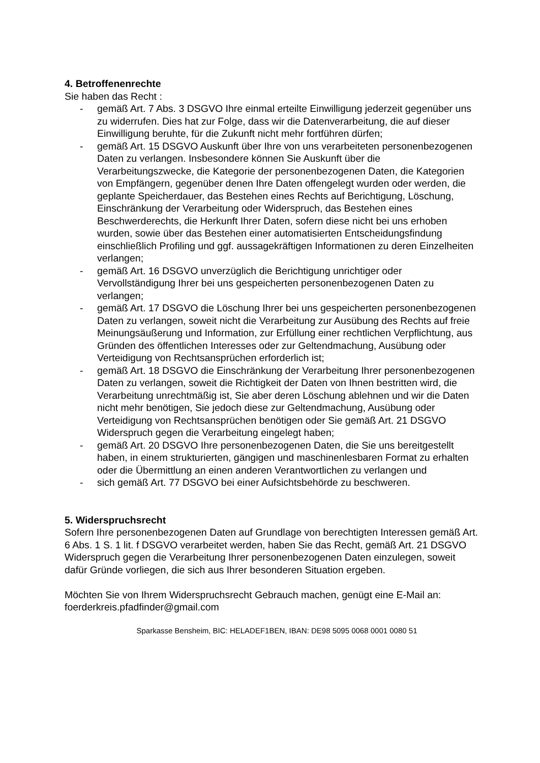4. Betroffenenrechte
Sie haben das Recht :
- gemäß Art. 7 Abs. 3 DSGVO Ihre einmal erteilte Einwilligung jederzeit gegenüber uns zu widerrufen. Dies hat zur Folge, dass wir die Datenverarbeitung, die auf dieser Einwilligung beruhte, für die Zukunft nicht mehr fortführen dürfen;
- gemäß Art. 15 DSGVO Auskunft über Ihre von uns verarbeiteten personenbezogenen Daten zu verlangen. Insbesondere können Sie Auskunft über die Verarbeitungszwecke, die Kategorie der personenbezogenen Daten, die Kategorien von Empfängern, gegenüber denen Ihre Daten offengelegt wurden oder werden, die geplante Speicherdauer, das Bestehen eines Rechts auf Berichtigung, Löschung, Einschränkung der Verarbeitung oder Widerspruch, das Bestehen eines Beschwerderechts, die Herkunft Ihrer Daten, sofern diese nicht bei uns erhoben wurden, sowie über das Bestehen einer automatisierten Entscheidungsfindung einschließlich Profiling und ggf. aussagekräftigen Informationen zu deren Einzelheiten verlangen;
- gemäß Art. 16 DSGVO unverzüglich die Berichtigung unrichtiger oder Vervollständigung Ihrer bei uns gespeicherten personenbezogenen Daten zu verlangen;
- gemäß Art. 17 DSGVO die Löschung Ihrer bei uns gespeicherten personenbezogenen Daten zu verlangen, soweit nicht die Verarbeitung zur Ausübung des Rechts auf freie Meinungsäußerung und Information, zur Erfüllung einer rechtlichen Verpflichtung, aus Gründen des öffentlichen Interesses oder zur Geltendmachung, Ausübung oder Verteidigung von Rechtsansprüchen erforderlich ist;
- gemäß Art. 18 DSGVO die Einschränkung der Verarbeitung Ihrer personenbezogenen Daten zu verlangen, soweit die Richtigkeit der Daten von Ihnen bestritten wird, die Verarbeitung unrechtmäßig ist, Sie aber deren Löschung ablehnen und wir die Daten nicht mehr benötigen, Sie jedoch diese zur Geltendmachung, Ausübung oder Verteidigung von Rechtsansprüchen benötigen oder Sie gemäß Art. 21 DSGVO Widerspruch gegen die Verarbeitung eingelegt haben;
- gemäß Art. 20 DSGVO Ihre personenbezogenen Daten, die Sie uns bereitgestellt haben, in einem strukturierten, gängigen und maschinenlesbaren Format zu erhalten oder die Übermittlung an einen anderen Verantwortlichen zu verlangen und
- sich gemäß Art. 77 DSGVO bei einer Aufsichtsbehörde zu beschweren.
5. Widerspruchsrecht
Sofern Ihre personenbezogenen Daten auf Grundlage von berechtigten Interessen gemäß Art. 6 Abs. 1 S. 1 lit. f DSGVO verarbeitet werden, haben Sie das Recht, gemäß Art. 21 DSGVO Widerspruch gegen die Verarbeitung Ihrer personenbezogenen Daten einzulegen, soweit dafür Gründe vorliegen, die sich aus Ihrer besonderen Situation ergeben.
Möchten Sie von Ihrem Widerspruchsrecht Gebrauch machen, genügt eine E-Mail an: foerderkreis.pfadfinder@gmail.com
Sparkasse Bensheim, BIC: HELADEF1BEN, IBAN: DE98 5095 0068 0001 0080 51